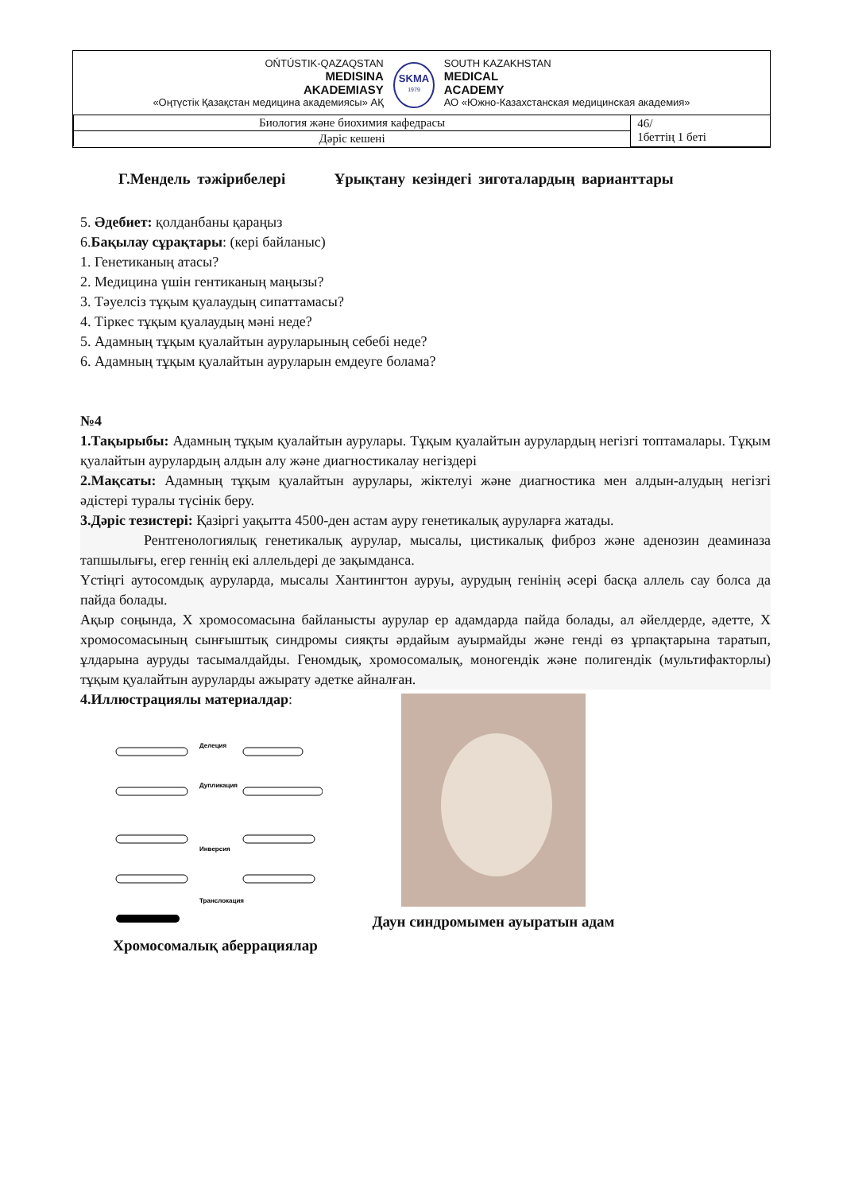OŃTÚSTIK-QAZAQSTAN
MEDISINA
AKADEMIASY
«Оңтүстік Қазақстан медицина академиясы» АҚ
SKMA
1979
SOUTH KAZAKHSTAN
MEDICAL
ACADEMY
АО «Южно-Казахстанская медицинская академия»
| Биология және биохимия кафедрасы | 46/ 1беттің 1 беті |
| Дәріс кешені | |
Г.Мендель тәжірибелері Ұрықтану кезіндегі зиготалардың варианттары
5. Әдебиет: қолданбаны қараңыз
6.Бақылау сұрақтары: (кері байланыс)
1. Генетиканың атасы?
2. Медицина үшін гентиканың маңызы?
3. Тәуелсіз тұқым қуалаудың сипаттамасы?
4. Тіркес тұқым қуалаудың мәні неде?
5. Адамның тұқым қуалайтын ауруларының себебі неде?
6. Адамның тұқым қуалайтын ауруларын емдеуге болама?
№4
1.Тақырыбы: Адамның тұқым қуалайтын аурулары. Тұқым қуалайтын аурулардың негізгі топтамалары. Тұқым қуалайтын аурулардың алдын алу және диагностикалау негіздері
2.Мақсаты: Адамның тұқым қуалайтын аурулары, жіктелуі және диагностика мен алдын-алудың негізгі әдістері туралы түсінік беру.
3.Дәріс тезистері: Қазіргі уақытта 4500-ден астам ауру генетикалық ауруларға жатады.
Рентгенологиялық генетикалық аурулар, мысалы, цистикалық фиброз және аденозин деаминаза тапшылығы, егер геннің екі аллельдері де зақымданса.
Үстіңгі аутосомдық ауруларда, мысалы Хантингтон ауруы, аурудың генінің әсері басқа аллель сау болса да пайда болады.
Ақыр соңында, X хромосомасына байланысты аурулар ер адамдарда пайда болады, ал әйелдерде, әдетте, X хромосомасының сынғыштық синдромы сияқты әрдайым ауырмайды және генді өз ұрпақтарына таратып, ұлдарына ауруды тасымалдайды. Геномдық, хромосомалық, моногендік және полигендік (мультифакторлы) тұқым қуалайтын ауруларды ажырату әдетке айналған.
4.Иллюстрациялы материалдар:
Делеция
Дупликация
Инверсия
Транслокация
Хромосомалық аберрациялар
Даун синдромымен ауыратын адам